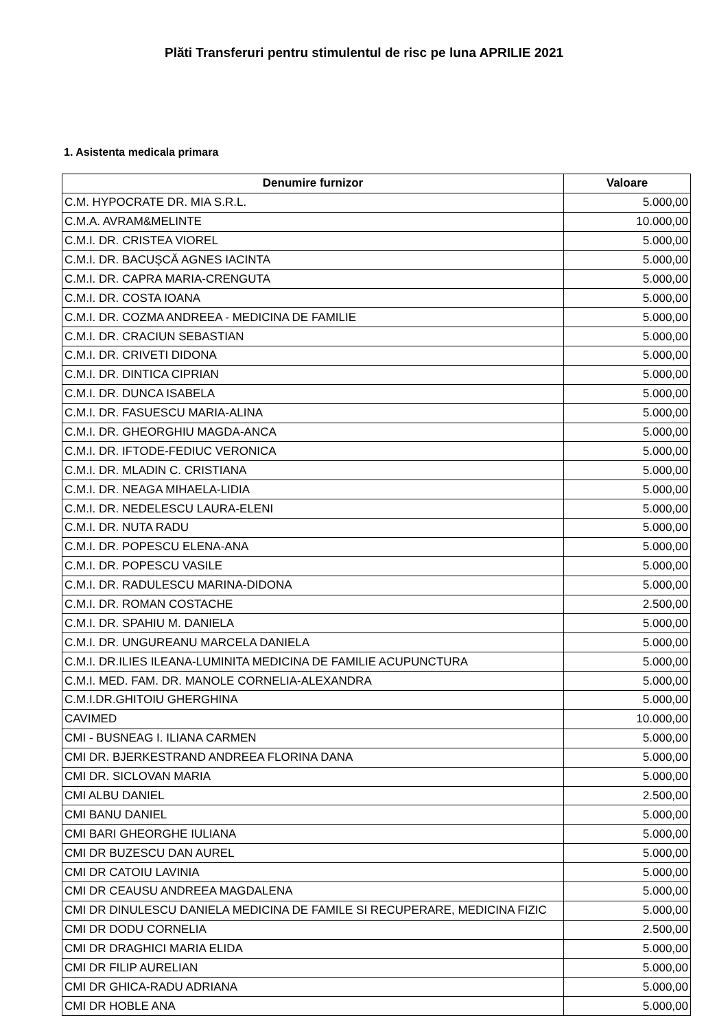Plăti Transferuri pentru stimulentul de risc pe luna APRILIE 2021
1. Asistenta medicala primara
| Denumire furnizor | Valoare |
| --- | --- |
| C.M. HYPOCRATE DR. MIA S.R.L. | 5.000,00 |
| C.M.A. AVRAM&MELINTE | 10.000,00 |
| C.M.I. DR. CRISTEA VIOREL | 5.000,00 |
| C.M.I. DR. BACUŞCĂ AGNES IACINTA | 5.000,00 |
| C.M.I. DR. CAPRA MARIA-CRENGUTA | 5.000,00 |
| C.M.I. DR. COSTA IOANA | 5.000,00 |
| C.M.I. DR. COZMA ANDREEA - MEDICINA DE FAMILIE | 5.000,00 |
| C.M.I. DR. CRACIUN SEBASTIAN | 5.000,00 |
| C.M.I. DR. CRIVETI DIDONA | 5.000,00 |
| C.M.I. DR. DINTICA CIPRIAN | 5.000,00 |
| C.M.I. DR. DUNCA ISABELA | 5.000,00 |
| C.M.I. DR. FASUESCU MARIA-ALINA | 5.000,00 |
| C.M.I. DR. GHEORGHIU MAGDA-ANCA | 5.000,00 |
| C.M.I. DR. IFTODE-FEDIUC VERONICA | 5.000,00 |
| C.M.I. DR. MLADIN C. CRISTIANA | 5.000,00 |
| C.M.I. DR. NEAGA MIHAELA-LIDIA | 5.000,00 |
| C.M.I. DR. NEDELESCU LAURA-ELENI | 5.000,00 |
| C.M.I. DR. NUTA RADU | 5.000,00 |
| C.M.I. DR. POPESCU ELENA-ANA | 5.000,00 |
| C.M.I. DR. POPESCU VASILE | 5.000,00 |
| C.M.I. DR. RADULESCU MARINA-DIDONA | 5.000,00 |
| C.M.I. DR. ROMAN COSTACHE | 2.500,00 |
| C.M.I. DR. SPAHIU M. DANIELA | 5.000,00 |
| C.M.I. DR. UNGUREANU MARCELA DANIELA | 5.000,00 |
| C.M.I. DR.ILIES ILEANA-LUMINITA MEDICINA DE FAMILIE ACUPUNCTURA | 5.000,00 |
| C.M.I. MED. FAM. DR. MANOLE CORNELIA-ALEXANDRA | 5.000,00 |
| C.M.I.DR.GHITOIU GHERGHINA | 5.000,00 |
| CAVIMED | 10.000,00 |
| CMI - BUSNEAG I. ILIANA CARMEN | 5.000,00 |
| CMI DR. BJERKESTRAND ANDREEA FLORINA DANA | 5.000,00 |
| CMI DR. SICLOVAN MARIA | 5.000,00 |
| CMI ALBU DANIEL | 2.500,00 |
| CMI BANU DANIEL | 5.000,00 |
| CMI BARI GHEORGHE IULIANA | 5.000,00 |
| CMI DR BUZESCU DAN AUREL | 5.000,00 |
| CMI DR CATOIU LAVINIA | 5.000,00 |
| CMI DR CEAUSU ANDREEA MAGDALENA | 5.000,00 |
| CMI DR DINULESCU DANIELA MEDICINA DE FAMILE SI RECUPERARE, MEDICINA FIZIC | 5.000,00 |
| CMI DR DODU CORNELIA | 2.500,00 |
| CMI DR DRAGHICI MARIA ELIDA | 5.000,00 |
| CMI DR FILIP AURELIAN | 5.000,00 |
| CMI DR GHICA-RADU ADRIANA | 5.000,00 |
| CMI DR HOBLE ANA | 5.000,00 |